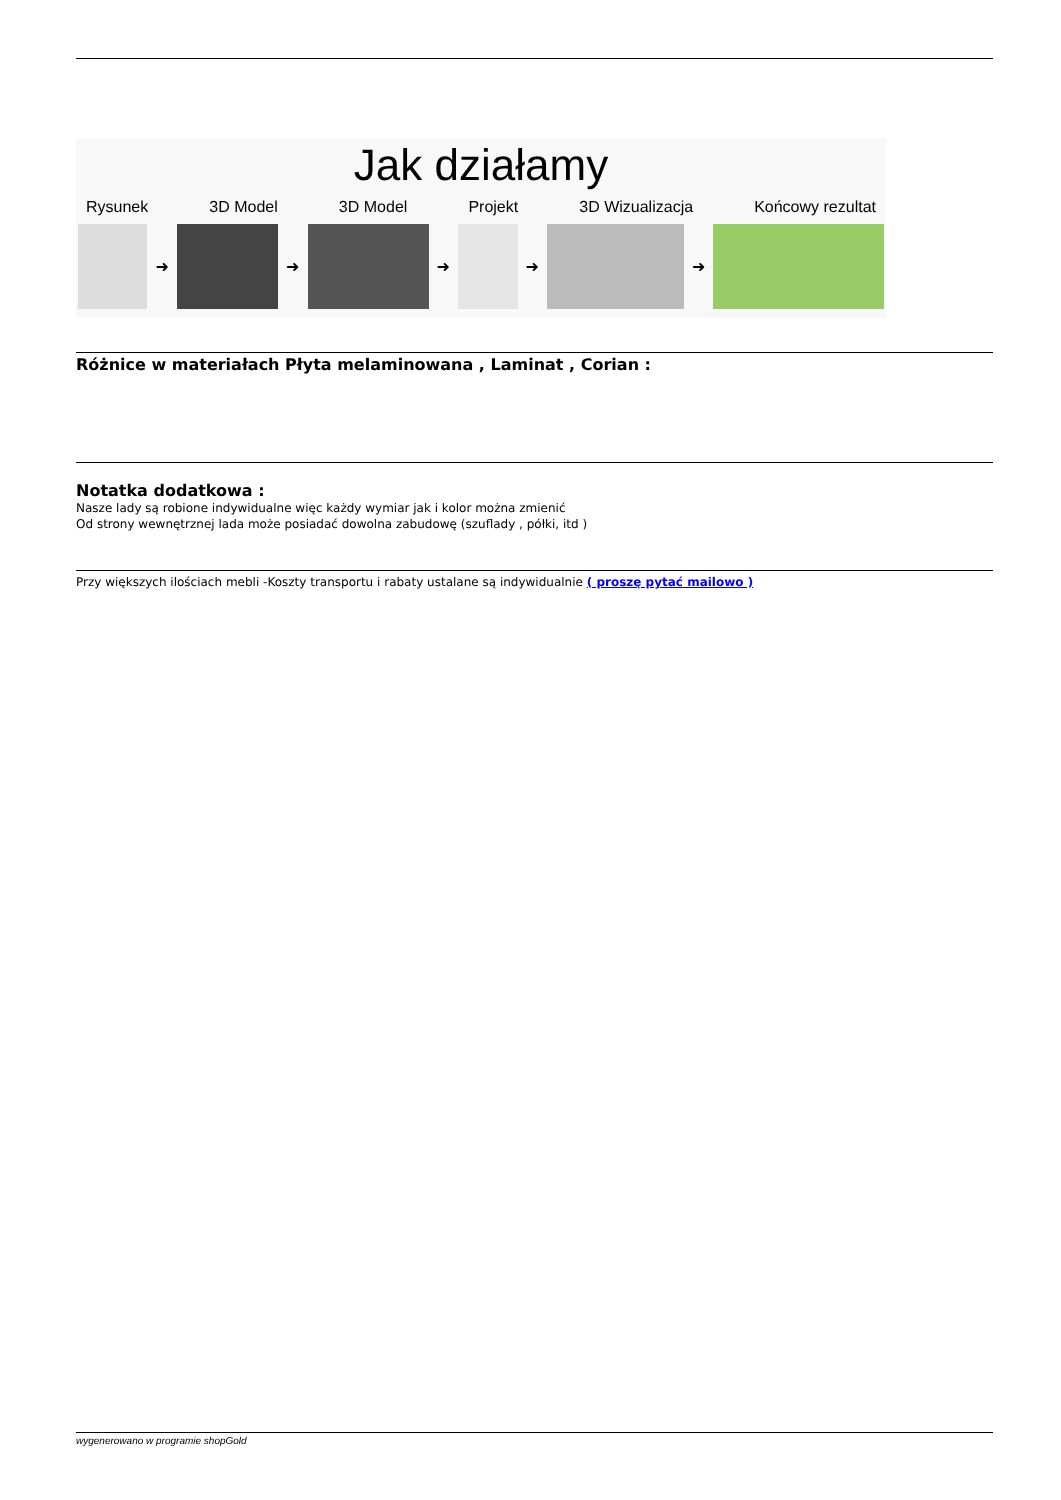Jak działamy
Rysunek 3D Model 3D Model Projekt 3D Wizualizacja Końcowy rezultat
➜ ➜ ➜ ➜ ➜
Różnice w materiałach Płyta melaminowana , Laminat , Corian :
Notatka dodatkowa :
Nasze lady są robione indywidualne więc każdy wymiar jak i kolor można zmienić
Od strony wewnętrznej lada może posiadać dowolna zabudowę (szuflady , półki, itd )
Przy większych ilościach mebli -Koszty transportu i rabaty ustalane są indywidualnie ( proszę pytać mailowo )
wygenerowano w programie shopGold